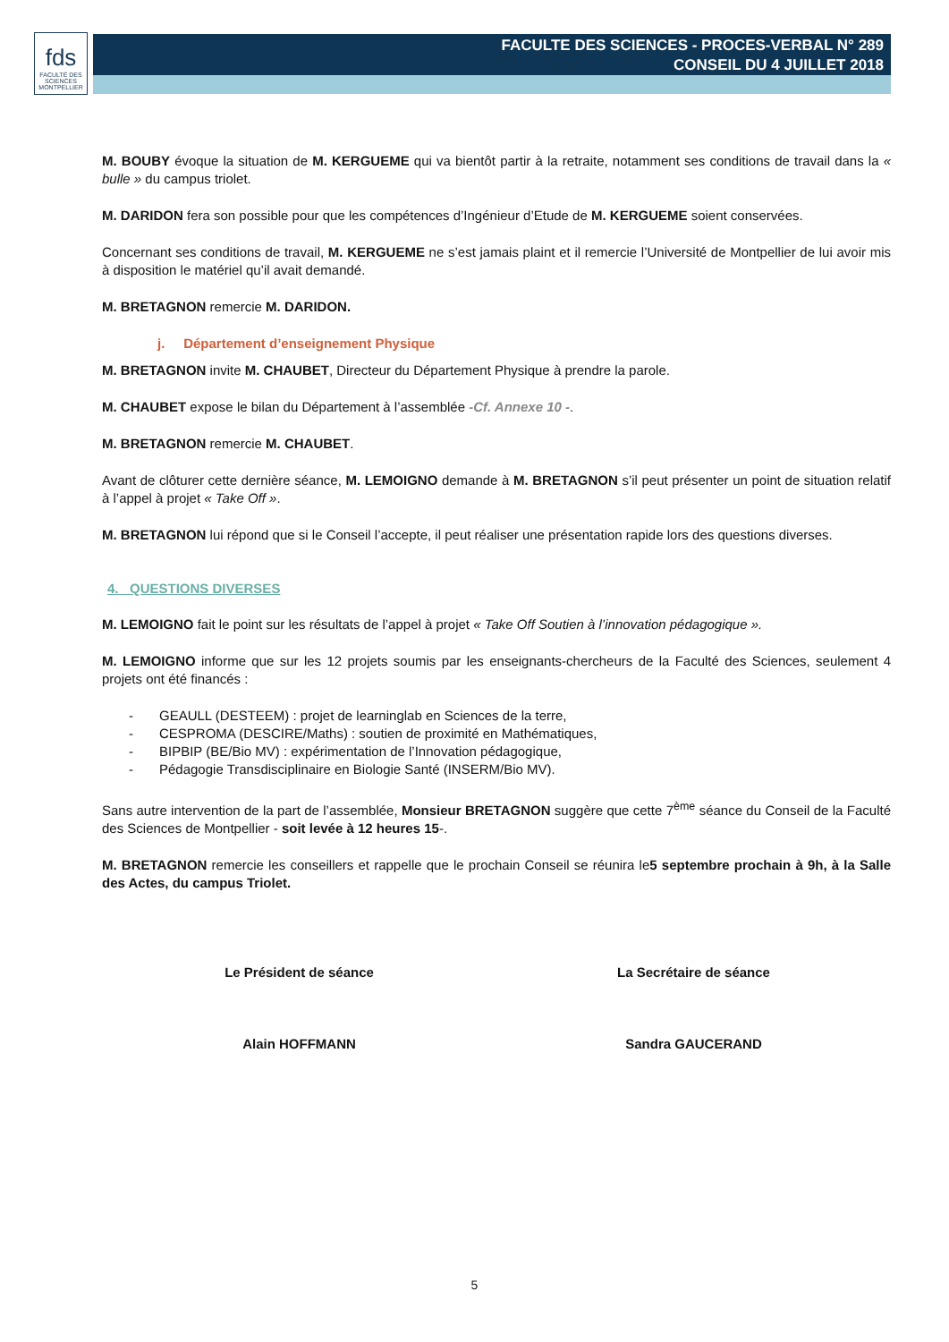fds
FACULTÉ DES SCIENCES MONTPELLIER
FACULTE DES SCIENCES - PROCES-VERBAL N° 289
CONSEIL DU 4 JUILLET 2018
M. BOUBY évoque la situation de M. KERGUEME qui va bientôt partir à la retraite, notamment ses conditions de travail dans la « bulle » du campus triolet.
M. DARIDON fera son possible pour que les compétences d’Ingénieur d’Etude de M. KERGUEME soient conservées.
Concernant ses conditions de travail, M. KERGUEME ne s’est jamais plaint et il remercie l’Université de Montpellier de lui avoir mis à disposition le matériel qu’il avait demandé.
M. BRETAGNON remercie M. DARIDON.
j. Département d’enseignement Physique
M. BRETAGNON invite M. CHAUBET, Directeur du Département Physique à prendre la parole.
M. CHAUBET expose le bilan du Département à l’assemblée -Cf. Annexe 10 -.
M. BRETAGNON remercie M. CHAUBET.
Avant de clôturer cette dernière séance, M. LEMOIGNO demande à M. BRETAGNON s’il peut présenter un point de situation relatif à l’appel à projet « Take Off ».
M. BRETAGNON lui répond que si le Conseil l’accepte, il peut réaliser une présentation rapide lors des questions diverses.
4. QUESTIONS DIVERSES
M. LEMOIGNO fait le point sur les résultats de l’appel à projet « Take Off Soutien à l’innovation pédagogique ».
M. LEMOIGNO informe que sur les 12 projets soumis par les enseignants-chercheurs de la Faculté des Sciences, seulement 4 projets ont été financés :
- GEAULL (DESTEEM) : projet de learninglab en Sciences de la terre,
- CESPROMA (DESCIRE/Maths) : soutien de proximité en Mathématiques,
- BIPBIP (BE/Bio MV) : expérimentation de l’Innovation pédagogique,
- Pédagogie Transdisciplinaire en Biologie Santé (INSERM/Bio MV).
Sans autre intervention de la part de l’assemblée, Monsieur BRETAGNON suggère que cette 7<sup>ème</sup> séance du Conseil de la Faculté des Sciences de Montpellier - soit levée à 12 heures 15-.
M. BRETAGNON remercie les conseillers et rappelle que le prochain Conseil se réunira le5 septembre prochain à 9h, à la Salle des Actes, du campus Triolet.
Le Président de séance La Secrétaire de séance
Alain HOFFMANN Sandra GAUCERAND
5